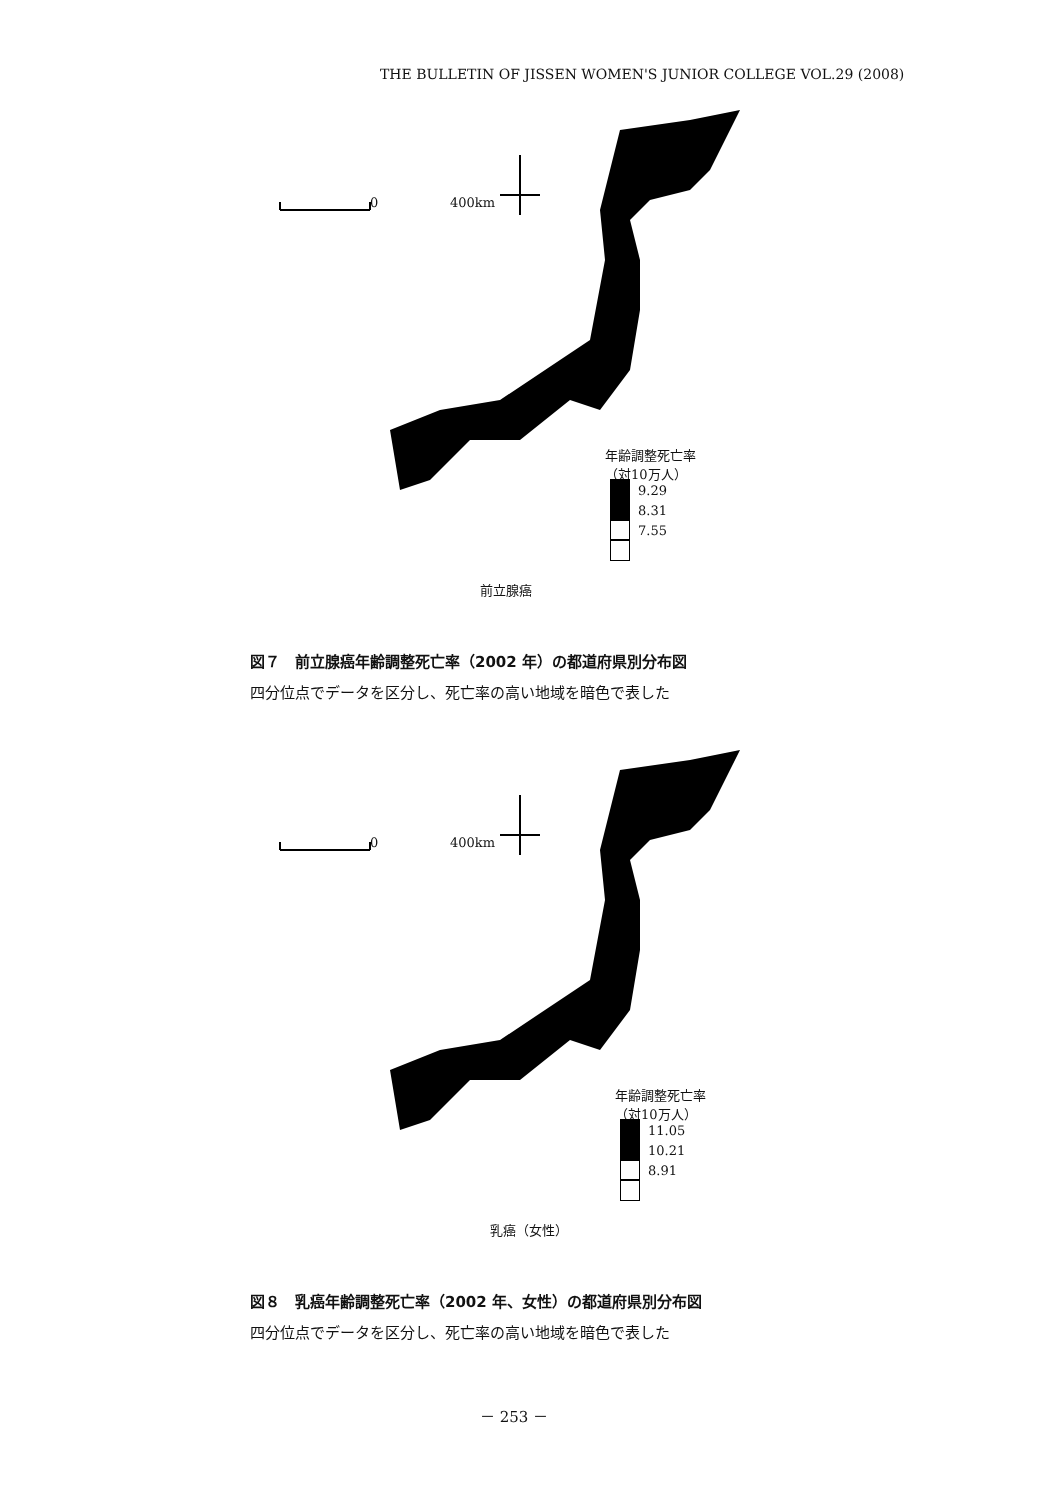THE BULLETIN OF JISSEN WOMEN'S JUNIOR COLLEGE VOL.29 (2008)
0 400km
年齢調整死亡率
（対10万人）
9.29
8.31
7.55
前立腺癌
図７　前立腺癌年齢調整死亡率（2002 年）の都道府県別分布図
四分位点でデータを区分し、死亡率の高い地域を暗色で表した
0 400km
年齢調整死亡率
（対10万人）
11.05
10.21
8.91
乳癌（女性）
図８　乳癌年齢調整死亡率（2002 年、女性）の都道府県別分布図
四分位点でデータを区分し、死亡率の高い地域を暗色で表した
－ 253 －